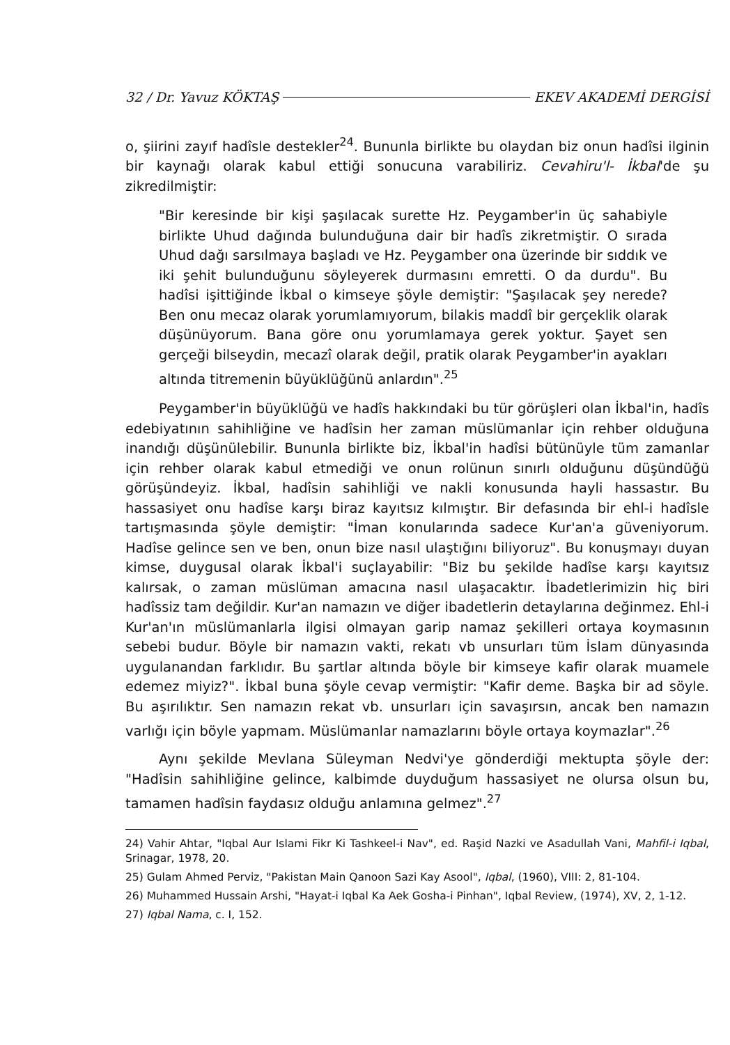32 / Dr. Yavuz KÖKTAŞ EKEV AKADEMİ DERGİSİ
o, şiirini zayıf hadîsle destekler<sup>24</sup>. Bununla birlikte bu olaydan biz onun hadîsi ilginin bir kaynağı olarak kabul ettiği sonucuna varabiliriz. Cevahiru'l- İkbal'de şu zikredilmiştir:
"Bir keresinde bir kişi şaşılacak surette Hz. Peygamber'in üç sahabiyle birlikte Uhud dağında bulunduğuna dair bir hadîs zikretmiştir. O sırada Uhud dağı sarsılmaya başladı ve Hz. Peygamber ona üzerinde bir sıddık ve iki şehit bulunduğunu söyleyerek durmasını emretti. O da durdu". Bu hadîsi işittiğinde İkbal o kimseye şöyle demiştir: "Şaşılacak şey nerede? Ben onu mecaz olarak yorumlamıyorum, bilakis maddî bir gerçeklik olarak düşünüyorum. Bana göre onu yorumlamaya gerek yoktur. Şayet sen gerçeği bilseydin, mecazî olarak değil, pratik olarak Peygamber'in ayakları altında titremenin büyüklüğünü anlardın".<sup>25</sup>
Peygamber'in büyüklüğü ve hadîs hakkındaki bu tür görüşleri olan İkbal'in, hadîs edebiyatının sahihliğine ve hadîsin her zaman müslümanlar için rehber olduğuna inandığı düşünülebilir. Bununla birlikte biz, İkbal'in hadîsi bütünüyle tüm zamanlar için rehber olarak kabul etmediği ve onun rolünun sınırlı olduğunu düşündüğü görüşündeyiz. İkbal, hadîsin sahihliği ve nakli konusunda hayli hassastır. Bu hassasiyet onu hadîse karşı biraz kayıtsız kılmıştır. Bir defasında bir ehl-i hadîsle tartışmasında şöyle demiştir: "İman konularında sadece Kur'an'a güveniyorum. Hadîse gelince sen ve ben, onun bize nasıl ulaştığını biliyoruz". Bu konuşmayı duyan kimse, duygusal olarak İkbal'i suçlayabilir: "Biz bu şekilde hadîse karşı kayıtsız kalırsak, o zaman müslüman amacına nasıl ulaşacaktır. İbadetlerimizin hiç biri hadîssiz tam değildir. Kur'an namazın ve diğer ibadetlerin detaylarına değinmez. Ehl-i Kur'an'ın müslümanlarla ilgisi olmayan garip namaz şekilleri ortaya koymasının sebebi budur. Böyle bir namazın vakti, rekatı vb unsurları tüm İslam dünyasında uygulanandan farklıdır. Bu şartlar altında böyle bir kimseye kafir olarak muamele edemez miyiz?". İkbal buna şöyle cevap vermiştir: "Kafir deme. Başka bir ad söyle. Bu aşırılıktır. Sen namazın rekat vb. unsurları için savaşırsın, ancak ben namazın varlığı için böyle yapmam. Müslümanlar namazlarını böyle ortaya koymazlar".<sup>26</sup>
Aynı şekilde Mevlana Süleyman Nedvi'ye gönderdiği mektupta şöyle der: "Hadîsin sahihliğine gelince, kalbimde duyduğum hassasiyet ne olursa olsun bu, tamamen hadîsin faydasız olduğu anlamına gelmez".<sup>27</sup>
24) Vahir Ahtar, "Iqbal Aur Islami Fikr Ki Tashkeel-i Nav", ed. Raşid Nazki ve Asadullah Vani, Mahfil-i Iqbal, Srinagar, 1978, 20.
25) Gulam Ahmed Perviz, "Pakistan Main Qanoon Sazi Kay Asool", Iqbal, (1960), VIII: 2, 81-104.
26) Muhammed Hussain Arshi, "Hayat-i Iqbal Ka Aek Gosha-i Pinhan", Iqbal Review, (1974), XV, 2, 1-12.
27) Iqbal Nama, c. I, 152.